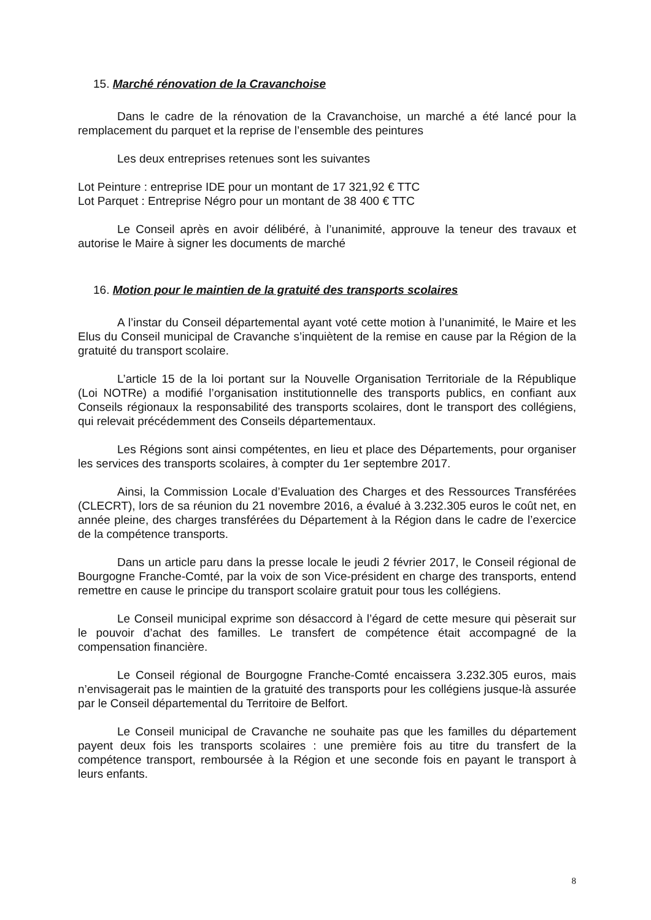15. Marché rénovation de la Cravanchoise
Dans le cadre de la rénovation de la Cravanchoise, un marché a été lancé pour la remplacement du parquet et la reprise de l’ensemble des peintures
Les deux entreprises retenues sont les suivantes
Lot Peinture : entreprise IDE pour un montant de 17 321,92 € TTC
Lot Parquet : Entreprise Négro pour un montant de 38 400 € TTC
Le Conseil après en avoir délibéré, à l’unanimité, approuve la teneur des travaux et autorise le Maire à signer les documents de marché
16. Motion pour le maintien de la gratuité des transports scolaires
A l’instar du Conseil départemental ayant voté cette motion à l’unanimité, le Maire et les Elus du Conseil municipal de Cravanche s’inquiètent de la remise en cause par la Région de la gratuité du transport scolaire.
L’article 15 de la loi portant sur la Nouvelle Organisation Territoriale de la République (Loi NOTRe) a modifié l’organisation institutionnelle des transports publics, en confiant aux Conseils régionaux la responsabilité des transports scolaires, dont le transport des collégiens, qui relevait précédemment des Conseils départementaux.
Les Régions sont ainsi compétentes, en lieu et place des Départements, pour organiser les services des transports scolaires, à compter du 1er septembre 2017.
Ainsi, la Commission Locale d’Evaluation des Charges et des Ressources Transférées (CLECRT), lors de sa réunion du 21 novembre 2016, a évalué à 3.232.305 euros le coût net, en année pleine, des charges transférées du Département à la Région dans le cadre de l’exercice de la compétence transports.
Dans un article paru dans la presse locale le jeudi 2 février 2017, le Conseil régional de Bourgogne Franche-Comté, par la voix de son Vice-président en charge des transports, entend remettre en cause le principe du transport scolaire gratuit pour tous les collégiens.
Le Conseil municipal exprime son désaccord à l’égard de cette mesure qui pèserait sur le pouvoir d’achat des familles. Le transfert de compétence était accompagné de la compensation financière.
Le Conseil régional de Bourgogne Franche-Comté encaissera 3.232.305 euros, mais n’envisagerait pas le maintien de la gratuité des transports pour les collégiens jusque-là assurée par le Conseil départemental du Territoire de Belfort.
Le Conseil municipal de Cravanche ne souhaite pas que les familles du département payent deux fois les transports scolaires : une première fois au titre du transfert de la compétence transport, remboursée à la Région et une seconde fois en payant le transport à leurs enfants.
8